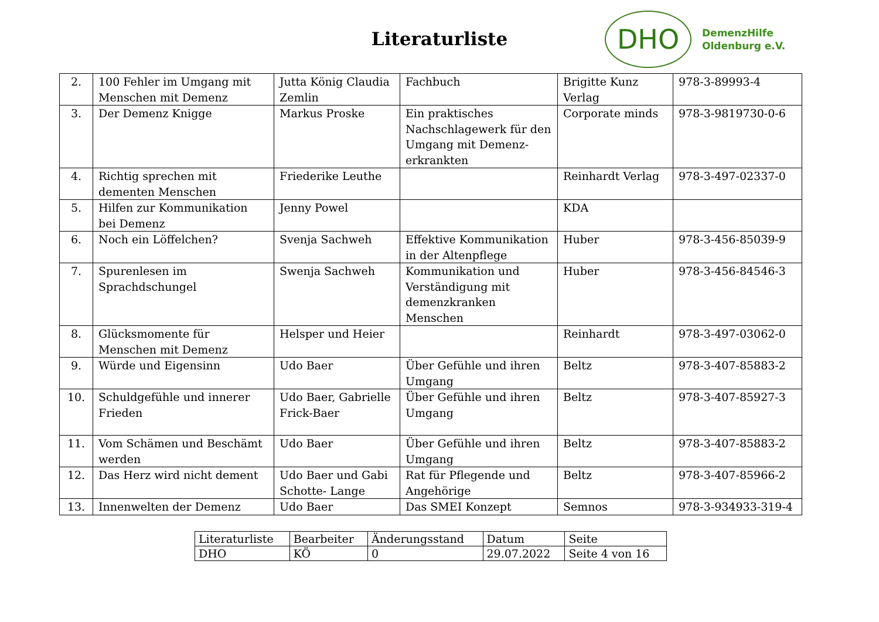Literaturliste
DHO
DemenzHilfe
Oldenburg e.V.
| 2. | 100 Fehler im Umgang mit Menschen mit Demenz | Jutta König Claudia Zemlin | Fachbuch | Brigitte Kunz Verlag | 978-3-89993-4 |
| 3. | Der Demenz Knigge | Markus Proske | Ein praktisches Nachschlagewerk für den Umgang mit Demenz-erkrankten | Corporate minds | 978-3-9819730-0-6 |
| 4. | Richtig sprechen mit dementen Menschen | Friederike Leuthe | | Reinhardt Verlag | 978-3-497-02337-0 |
| 5. | Hilfen zur Kommunikation bei Demenz | Jenny Powel | | KDA | |
| 6. | Noch ein Löffelchen? | Svenja Sachweh | Effektive Kommunikation in der Altenpflege | Huber | 978-3-456-85039-9 |
| 7. | Spurenlesen im Sprachdschungel | Swenja Sachweh | Kommunikation und Verständigung mit demenzkranken Menschen | Huber | 978-3-456-84546-3 |
| 8. | Glücksmomente für Menschen mit Demenz | Helsper und Heier | | Reinhardt | 978-3-497-03062-0 |
| 9. | Würde und Eigensinn | Udo Baer | Über Gefühle und ihren Umgang | Beltz | 978-3-407-85883-2 |
| 10. | Schuldgefühle und innerer Frieden | Udo Baer, Gabrielle Frick-Baer | Über Gefühle und ihren Umgang | Beltz | 978-3-407-85927-3 |
| 11. | Vom Schämen und Beschämt werden | Udo Baer | Über Gefühle und ihren Umgang | Beltz | 978-3-407-85883-2 |
| 12. | Das Herz wird nicht dement | Udo Baer und Gabi Schotte- Lange | Rat für Pflegende und Angehörige | Beltz | 978-3-407-85966-2 |
| 13. | Innenwelten der Demenz | Udo Baer | Das SMEI Konzept | Semnos | 978-3-934933-319-4 |
| Literaturliste | Bearbeiter | Änderungsstand | Datum | Seite |
| DHO | KÖ | 0 | 29.07.2022 | Seite 4 von 16 |